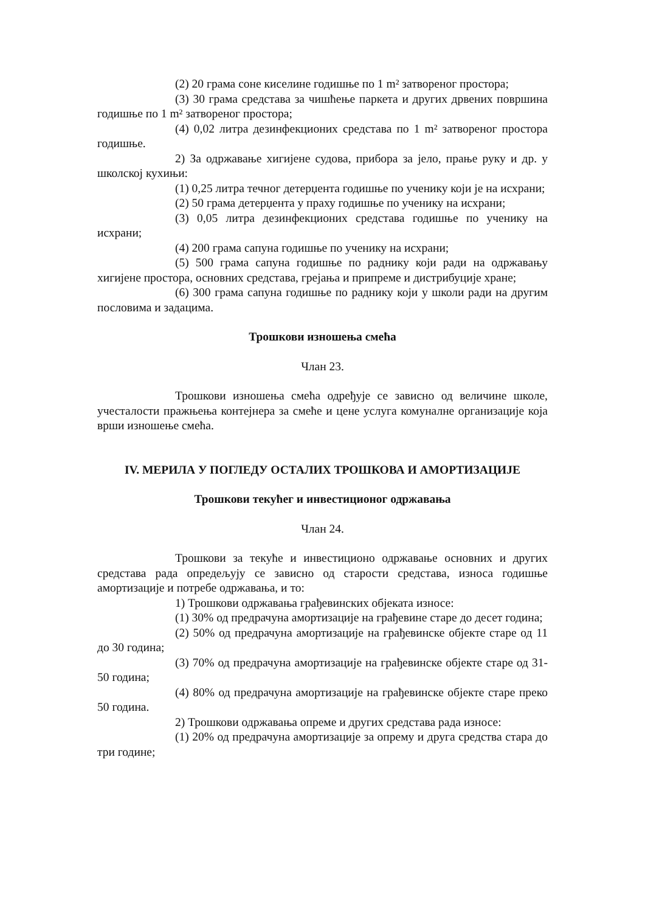(2) 20 грама соне киселине годишње по 1 m² затвореног простора;
(3) 30 грама средстава за чишћење паркета и других дрвених површина годишње по 1 m² затвореног простора;
(4) 0,02 литра дезинфекционих средстава по 1 m² затвореног простора годишње.
2) За одржавање хигијене судова, прибора за јело, прање руку и др. у школској кухињи:
(1) 0,25 литра течног детерџента годишње по ученику који је на исхрани;
(2) 50 грама детерџента у праху годишње по ученику на исхрани;
(3) 0,05 литра дезинфекционих средстава годишње по ученику на исхрани;
(4) 200 грама сапуна годишње по ученику на исхрани;
(5) 500 грама сапуна годишње по раднику који ради на одржавању хигијене простора, основних средстава, грејања и припреме и дистрибуције хране;
(6) 300 грама сапуна годишње по раднику који у школи ради на другим пословима и задацима.
Трошкови изношења смећа
Члан 23.
Трошкови изношења смећа одређује се зависно од величине школе, учесталости пражњења контејнера за смеће и цене услуга комуналне организације која врши изношење смећа.
IV. МЕРИЛА У ПОГЛЕДУ ОСТАЛИХ ТРОШКОВА И АМОРТИЗАЦИЈЕ
Трошкови текућег и инвестиционог одржавања
Члан 24.
Трошкови за текуће и инвестиционо одржавање основних и других средстава рада опредељују се зависно од старости средстава, износа годишње амортизације и потребе одржавања, и то:
1) Трошкови одржавања грађевинских објеката износе:
(1) 30% од предрачуна амортизације на грађевине старе до десет година;
(2) 50% од предрачуна амортизације на грађевинске објекте старе од 11 до 30 година;
(3) 70% од предрачуна амортизације на грађевинске објекте старе од 31-50 година;
(4) 80% од предрачуна амортизације на грађевинске објекте старе преко 50 година.
2) Трошкови одржавања опреме и других средстава рада износе:
(1) 20% од предрачуна амортизације за опрему и друга средства стара до три године;